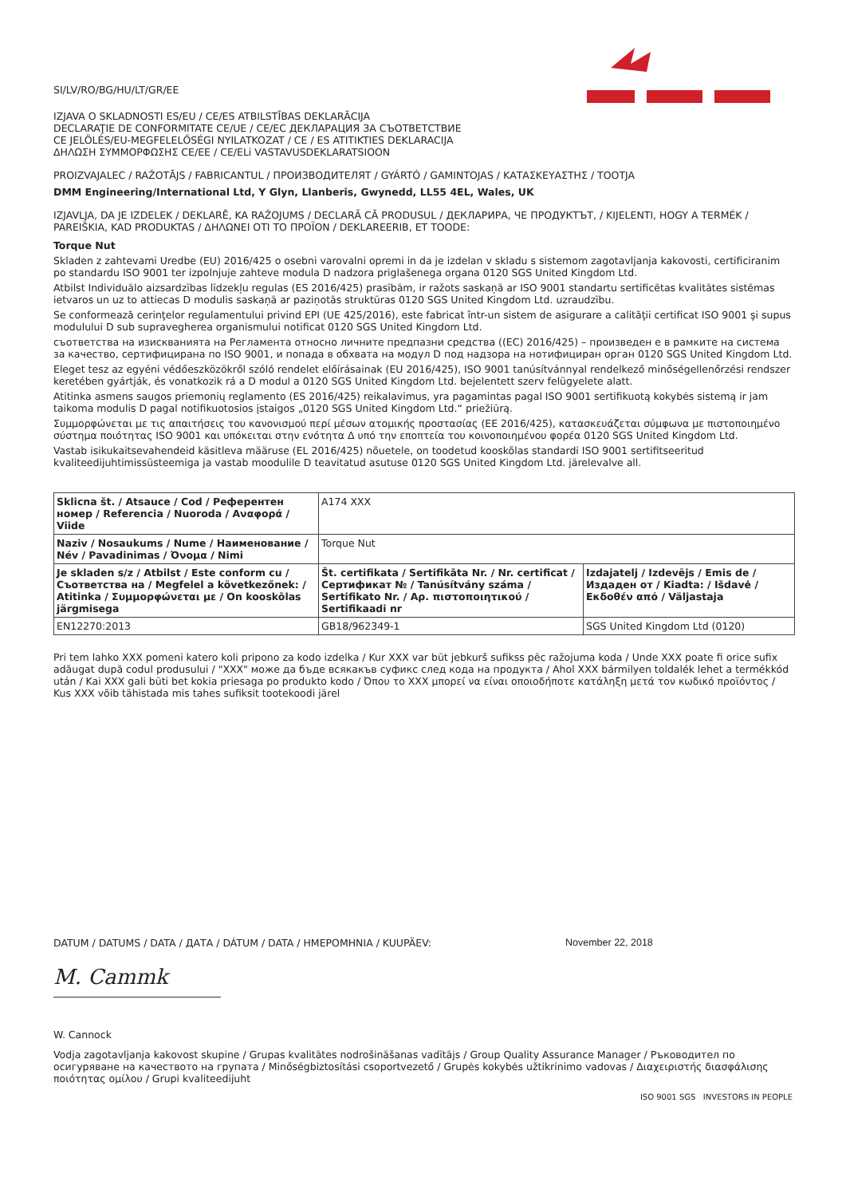SI/LV/RO/BG/HU/LT/GR/EE
IZJAVA O SKLADNOSTI ES/EU / CE/ES ATBILSTĪBAS DEKLARĀCIJA
DECLARAŢIE DE CONFORMITATE CE/UE / CE/ЕС ДЕКЛАРАЦИЯ ЗА СЪОТВЕТСТВИЕ
CE JELÖLÉS/EU-MEGFELELŐSÉGI NYILATKOZAT / CE / ES ATITIKTIES DEKLARACIJA
ΔΗΛΩΣΗ ΣΥΜΜΟΡΦΩΣΗΣ CE/EE / CE/ELi VASTAVUSDEKLARATSIOON
PROIZVAJALEC / RAŽOTĀJS / FABRICANTUL / ПРОИЗВОДИТЕЛЯТ / GYÁRTÓ / GAMINTOJAS / ΚΑΤΑΣΚΕΥΑΣΤΗΣ / TOOTJA
DMM Engineering/International Ltd, Y Glyn, Llanberis, Gwynedd, LL55 4EL, Wales, UK
IZJAVLJA, DA JE IZDELEK / DEKLARĒ, KA RAŽOJUMS / DECLARĂ CĂ PRODUSUL / ДЕКЛАРИРА, ЧЕ ПРОДУКТЪТ, / KIJELENTI, HOGY A TERMÉK / PAREIŠKIA, KAD PRODUKTAS / ΔΗΛΩΝΕΙ ΟΤΙ ΤΟ ΠΡΟΪΟΝ / DEKLAREERIB, ET TOODE:
Torque Nut
Skladen z zahtevami Uredbe (EU) 2016/425 o osebni varovalni opremi in da je izdelan v skladu s sistemom zagotavljanja kakovosti, certificiranim po standardu ISO 9001 ter izpolnjuje zahteve modula D nadzora priglašenega organa 0120 SGS United Kingdom Ltd.
Atbilst Individuālo aizsardzības līdzekļu regulas (ES 2016/425) prasībām, ir ražots saskaņā ar ISO 9001 standartu sertificētas kvalitātes sistēmas ietvaros un uz to attiecas D modulis saskaņā ar paziņotās struktūras 0120 SGS United Kingdom Ltd. uzraudzību.
Se conformează cerinţelor regulamentului privind EPI (UE 425/2016), este fabricat într-un sistem de asigurare a calităţii certificat ISO 9001 şi supus modulului D sub supravegherea organismului notificat 0120 SGS United Kingdom Ltd.
съответства на изискванията на Регламента относно личните предпазни средства ((ЕС) 2016/425) – произведен е в рамките на система за качество, сертифицирана по ISO 9001, и попада в обхвата на модул D под надзора на нотифициран орган 0120 SGS United Kingdom Ltd.
Eleget tesz az egyéni védőeszközökről szóló rendelet előírásainak (EU 2016/425), ISO 9001 tanúsítvánnyal rendelkező minőségellenőrzési rendszer keretében gyártják, és vonatkozik rá a D modul a 0120 SGS United Kingdom Ltd. bejelentett szerv felügyelete alatt.
Atitinka asmens saugos priemonių reglamento (ES 2016/425) reikalavimus, yra pagamintas pagal ISO 9001 sertifikuotą kokybės sistemą ir jam taikoma modulis D pagal notifikuotosios įstaigos „0120 SGS United Kingdom Ltd.“ priežiūrą.
Συμμορφώνεται με τις απαιτήσεις του κανονισμού περί μέσων ατομικής προστασίας (ΕΕ 2016/425), κατασκευάζεται σύμφωνα με πιστοποιημένο σύστημα ποιότητας ISO 9001 και υπόκειται στην ενότητα Δ υπό την εποπτεία του κοινοποιημένου φορέα 0120 SGS United Kingdom Ltd.
Vastab isikukaitsevahendeid käsitleva määruse (EL 2016/425) nõuetele, on toodetud kooskõlas standardi ISO 9001 sertifitseeritud kvaliteedijuhtimissüsteemiga ja vastab moodulile D teavitatud asutuse 0120 SGS United Kingdom Ltd. järelevalve all.
| Sklicna št. / Atsauce / Cod / Референтен номер / Referencia / Nuoroda / Αναφορά / Viide | A174 XXX | |
| Naziv / Nosaukums / Nume / Наименование / Név / Pavadinimas / Όνομα / Nimi | Torque Nut | |
| Je skladen s/z / Atbilst / Este conform cu / Съответства на / Megfelel a következőnek: / Atitinka / Συμμορφώνεται με / On kooskõlas järgmisega | Št. certifikata / Sertifikāta Nr. / Nr. certificat / Сертификат № / Tanúsítvány száma / Sertifikato Nr. / Αρ. πιστοποιητικού / Sertifikaadi nr | Izdajatelj / Izdevējs / Emis de / Издаден от / Kiadta: / Išdavė / Εκδοθέν από / Väljastaja |
| EN12270:2013 | GB18/962349-1 | SGS United Kingdom Ltd (0120) |
Pri tem lahko XXX pomeni katero koli pripono za kodo izdelka / Kur XXX var būt jebkurš sufikss pēc ražojuma koda / Unde XXX poate fi orice sufix adăugat după codul produsului / "XXX" може да бъде всякакъв суфикс след кода на продукта / Ahol XXX bármilyen toldalék lehet a termékkód után / Kai XXX gali būti bet kokia priesaga po produkto kodo / Όπου το XXX μπορεί να είναι οποιοδήποτε κατάληξη μετά τον κωδικό προϊόντος / Kus XXX võib tähistada mis tahes sufiksit tootekoodi järel
DATUM / DATUMS / DATA / ДАТА / DÁTUM / DATA / ΗΜΕΡΟΜΗΝΙΑ / KUUPÄEV: November 22, 2018
M. Cammk
W. Cannock
Vodja zagotavljanja kakovost skupine / Grupas kvalitātes nodrošināšanas vadītājs / Group Quality Assurance Manager / Ръководител по осигуряване на качеството на групата / Minőségbiztosítási csoportvezető / Grupės kokybės užtikrinimo vadovas / Διαχειριστής διασφάλισης ποιότητας ομίλου / Grupi kvaliteedijuht
ISO 9001 SGS INVESTORS IN PEOPLE